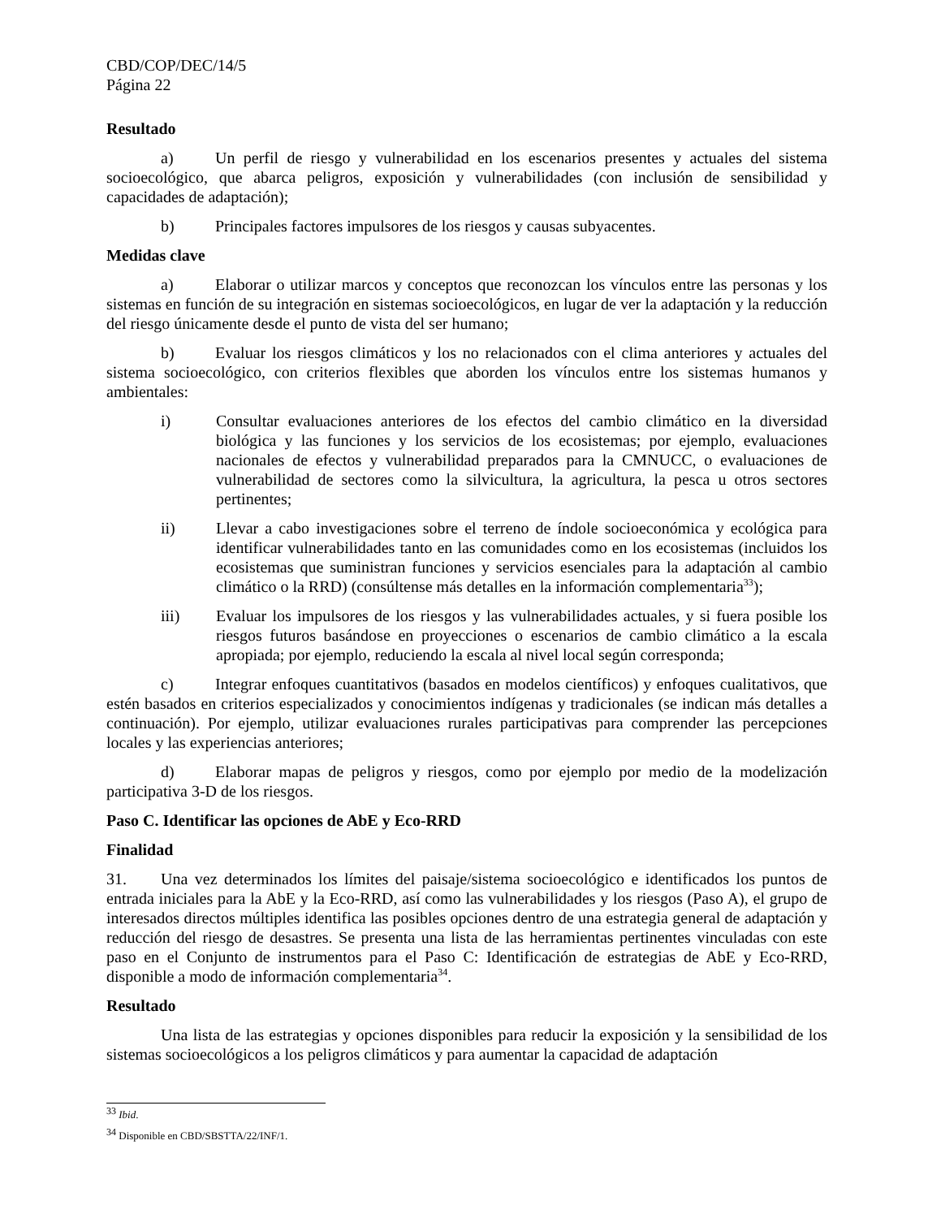CBD/COP/DEC/14/5
Página 22
Resultado
a) Un perfil de riesgo y vulnerabilidad en los escenarios presentes y actuales del sistema socioecológico, que abarca peligros, exposición y vulnerabilidades (con inclusión de sensibilidad y capacidades de adaptación);
b) Principales factores impulsores de los riesgos y causas subyacentes.
Medidas clave
a) Elaborar o utilizar marcos y conceptos que reconozcan los vínculos entre las personas y los sistemas en función de su integración en sistemas socioecológicos, en lugar de ver la adaptación y la reducción del riesgo únicamente desde el punto de vista del ser humano;
b) Evaluar los riesgos climáticos y los no relacionados con el clima anteriores y actuales del sistema socioecológico, con criterios flexibles que aborden los vínculos entre los sistemas humanos y ambientales:
i) Consultar evaluaciones anteriores de los efectos del cambio climático en la diversidad biológica y las funciones y los servicios de los ecosistemas; por ejemplo, evaluaciones nacionales de efectos y vulnerabilidad preparados para la CMNUCC, o evaluaciones de vulnerabilidad de sectores como la silvicultura, la agricultura, la pesca u otros sectores pertinentes;
ii) Llevar a cabo investigaciones sobre el terreno de índole socioeconómica y ecológica para identificar vulnerabilidades tanto en las comunidades como en los ecosistemas (incluidos los ecosistemas que suministran funciones y servicios esenciales para la adaptación al cambio climático o la RRD) (consúltense más detalles en la información complementaria<sup>33</sup>);
iii) Evaluar los impulsores de los riesgos y las vulnerabilidades actuales, y si fuera posible los riesgos futuros basándose en proyecciones o escenarios de cambio climático a la escala apropiada; por ejemplo, reduciendo la escala al nivel local según corresponda;
c) Integrar enfoques cuantitativos (basados en modelos científicos) y enfoques cualitativos, que estén basados en criterios especializados y conocimientos indígenas y tradicionales (se indican más detalles a continuación). Por ejemplo, utilizar evaluaciones rurales participativas para comprender las percepciones locales y las experiencias anteriores;
d) Elaborar mapas de peligros y riesgos, como por ejemplo por medio de la modelización participativa 3-D de los riesgos.
Paso C. Identificar las opciones de AbE y Eco-RRD
Finalidad
31. Una vez determinados los límites del paisaje/sistema socioecológico e identificados los puntos de entrada iniciales para la AbE y la Eco-RRD, así como las vulnerabilidades y los riesgos (Paso A), el grupo de interesados directos múltiples identifica las posibles opciones dentro de una estrategia general de adaptación y reducción del riesgo de desastres. Se presenta una lista de las herramientas pertinentes vinculadas con este paso en el Conjunto de instrumentos para el Paso C: Identificación de estrategias de AbE y Eco-RRD, disponible a modo de información complementaria<sup>34</sup>.
Resultado
Una lista de las estrategias y opciones disponibles para reducir la exposición y la sensibilidad de los sistemas socioecológicos a los peligros climáticos y para aumentar la capacidad de adaptación
<sup>33</sup> Ibid.
<sup>34</sup> Disponible en CBD/SBSTTA/22/INF/1.